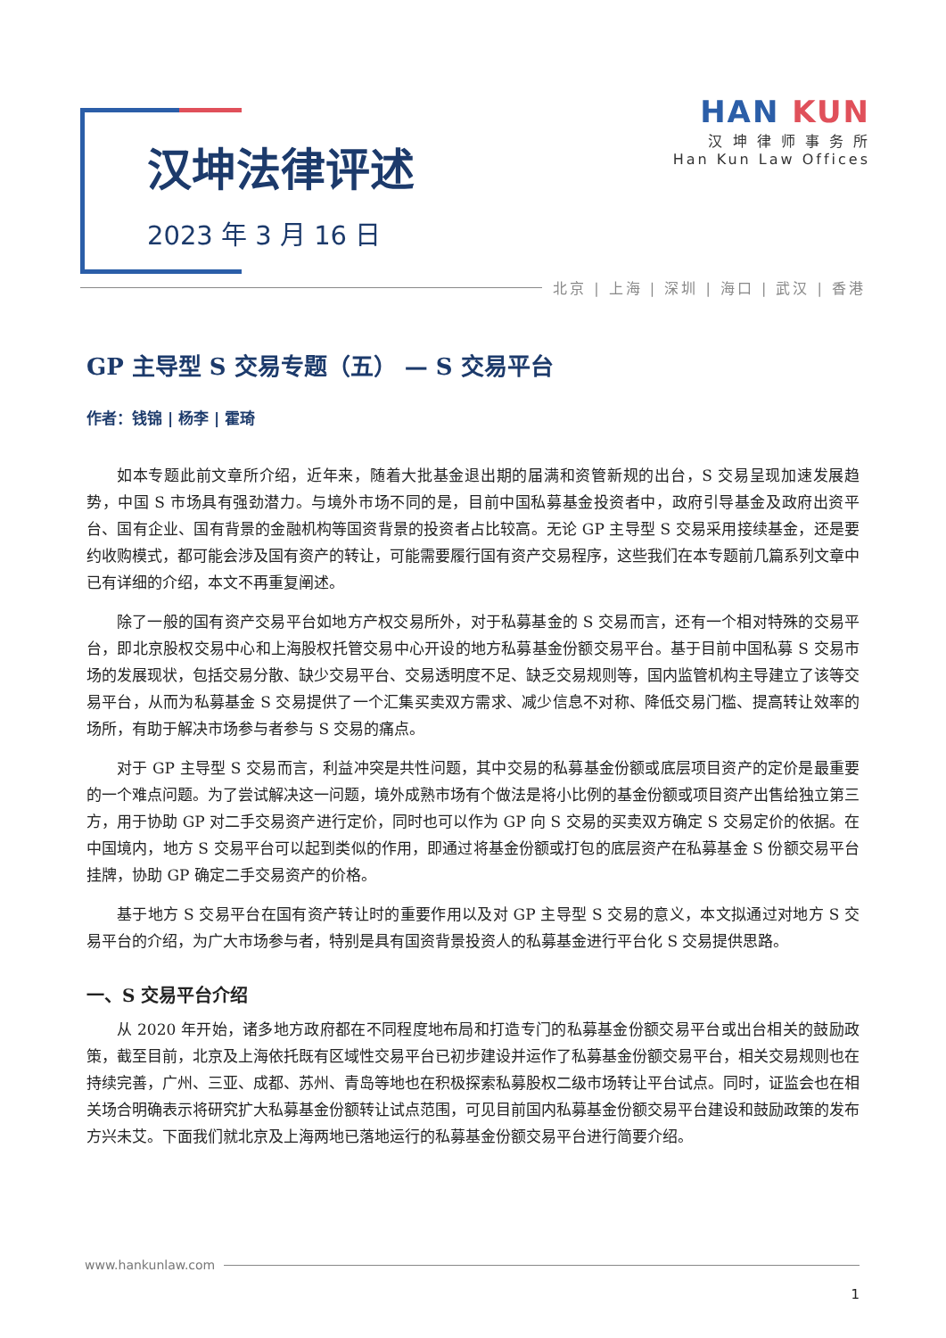汉坤法律评述
2023 年 3 月 16 日
HAN KUN
汉 坤 律 师 事 务 所
Han Kun Law Offices
北京 | 上海 | 深圳 | 海口 | 武汉 | 香港
GP 主导型 S 交易专题（五） — S 交易平台
作者：钱锦 | 杨李 | 霍琦
如本专题此前文章所介绍，近年来，随着大批基金退出期的届满和资管新规的出台，S 交易呈现加速发展趋势，中国 S 市场具有强劲潜力。与境外市场不同的是，目前中国私募基金投资者中，政府引导基金及政府出资平台、国有企业、国有背景的金融机构等国资背景的投资者占比较高。无论 GP 主导型 S 交易采用接续基金，还是要约收购模式，都可能会涉及国有资产的转让，可能需要履行国有资产交易程序，这些我们在本专题前几篇系列文章中已有详细的介绍，本文不再重复阐述。
除了一般的国有资产交易平台如地方产权交易所外，对于私募基金的 S 交易而言，还有一个相对特殊的交易平台，即北京股权交易中心和上海股权托管交易中心开设的地方私募基金份额交易平台。基于目前中国私募 S 交易市场的发展现状，包括交易分散、缺少交易平台、交易透明度不足、缺乏交易规则等，国内监管机构主导建立了该等交易平台，从而为私募基金 S 交易提供了一个汇集买卖双方需求、减少信息不对称、降低交易门槛、提高转让效率的场所，有助于解决市场参与者参与 S 交易的痛点。
对于 GP 主导型 S 交易而言，利益冲突是共性问题，其中交易的私募基金份额或底层项目资产的定价是最重要的一个难点问题。为了尝试解决这一问题，境外成熟市场有个做法是将小比例的基金份额或项目资产出售给独立第三方，用于协助 GP 对二手交易资产进行定价，同时也可以作为 GP 向 S 交易的买卖双方确定 S 交易定价的依据。在中国境内，地方 S 交易平台可以起到类似的作用，即通过将基金份额或打包的底层资产在私募基金 S 份额交易平台挂牌，协助 GP 确定二手交易资产的价格。
基于地方 S 交易平台在国有资产转让时的重要作用以及对 GP 主导型 S 交易的意义，本文拟通过对地方 S 交易平台的介绍，为广大市场参与者，特别是具有国资背景投资人的私募基金进行平台化 S 交易提供思路。
一、S 交易平台介绍
从 2020 年开始，诸多地方政府都在不同程度地布局和打造专门的私募基金份额交易平台或出台相关的鼓励政策，截至目前，北京及上海依托既有区域性交易平台已初步建设并运作了私募基金份额交易平台，相关交易规则也在持续完善，广州、三亚、成都、苏州、青岛等地也在积极探索私募股权二级市场转让平台试点。同时，证监会也在相关场合明确表示将研究扩大私募基金份额转让试点范围，可见目前国内私募基金份额交易平台建设和鼓励政策的发布方兴未艾。下面我们就北京及上海两地已落地运行的私募基金份额交易平台进行简要介绍。
www.hankunlaw.com
1